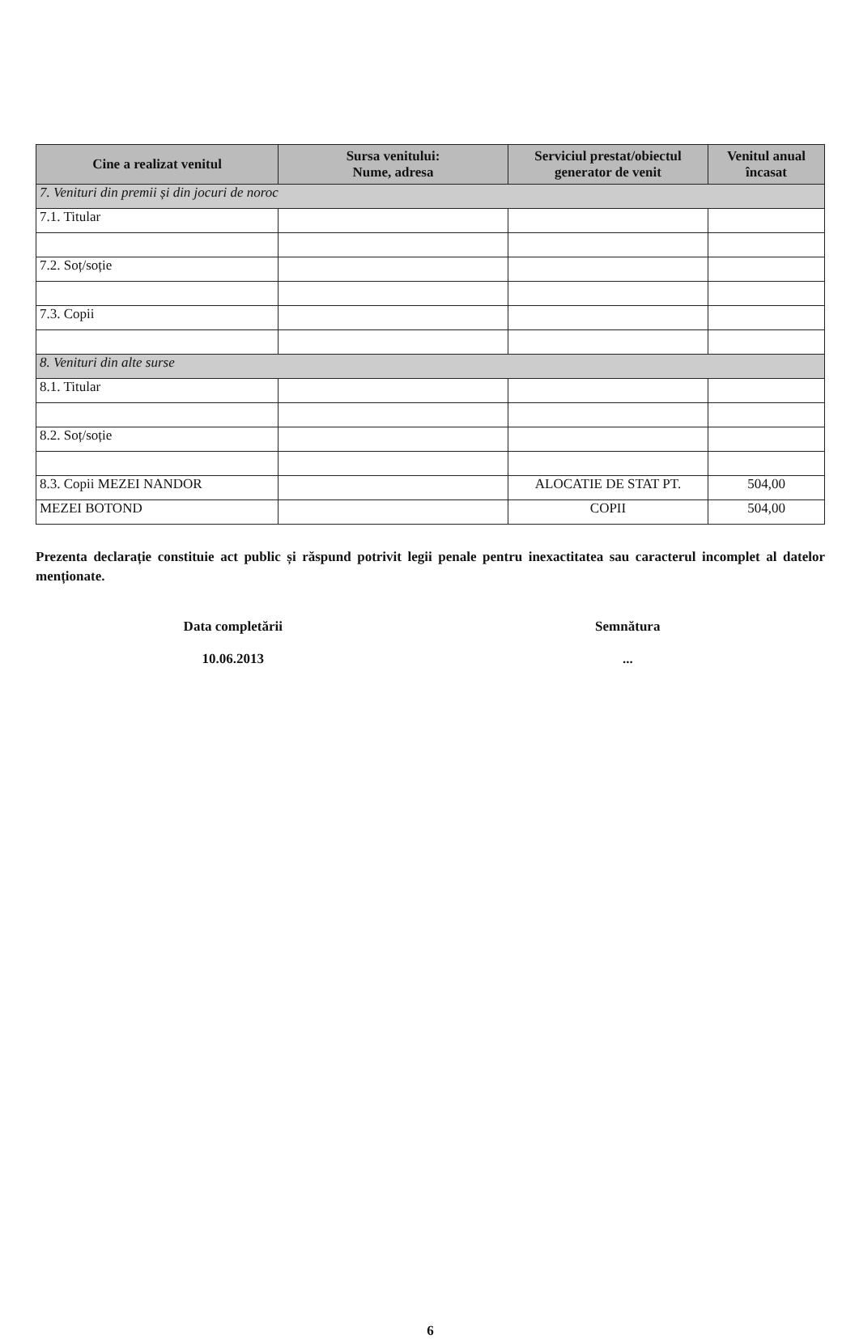| Cine a realizat venitul | Sursa venitului: Nume, adresa | Serviciul prestat/obiectul generator de venit | Venitul anual încasat |
| --- | --- | --- | --- |
| 7. Venituri din premii și din jocuri de noroc | | | |
| 7.1. Titular | | | |
| 7.2. Soț/soție | | | |
| 7.3. Copii | | | |
| 8. Venituri din alte surse | | | |
| 8.1. Titular | | | |
| 8.2. Soț/soție | | | |
| 8.3. Copii MEZEI NANDOR | | ALOCATIE DE STAT PT. | 504,00 |
| MEZEI BOTOND | | COPII | 504,00 |
Prezenta declarație constituie act public și răspund potrivit legii penale pentru inexactitatea sau caracterul incomplet al datelor menționate.
Data completării
10.06.2013
Semnătura
...
6